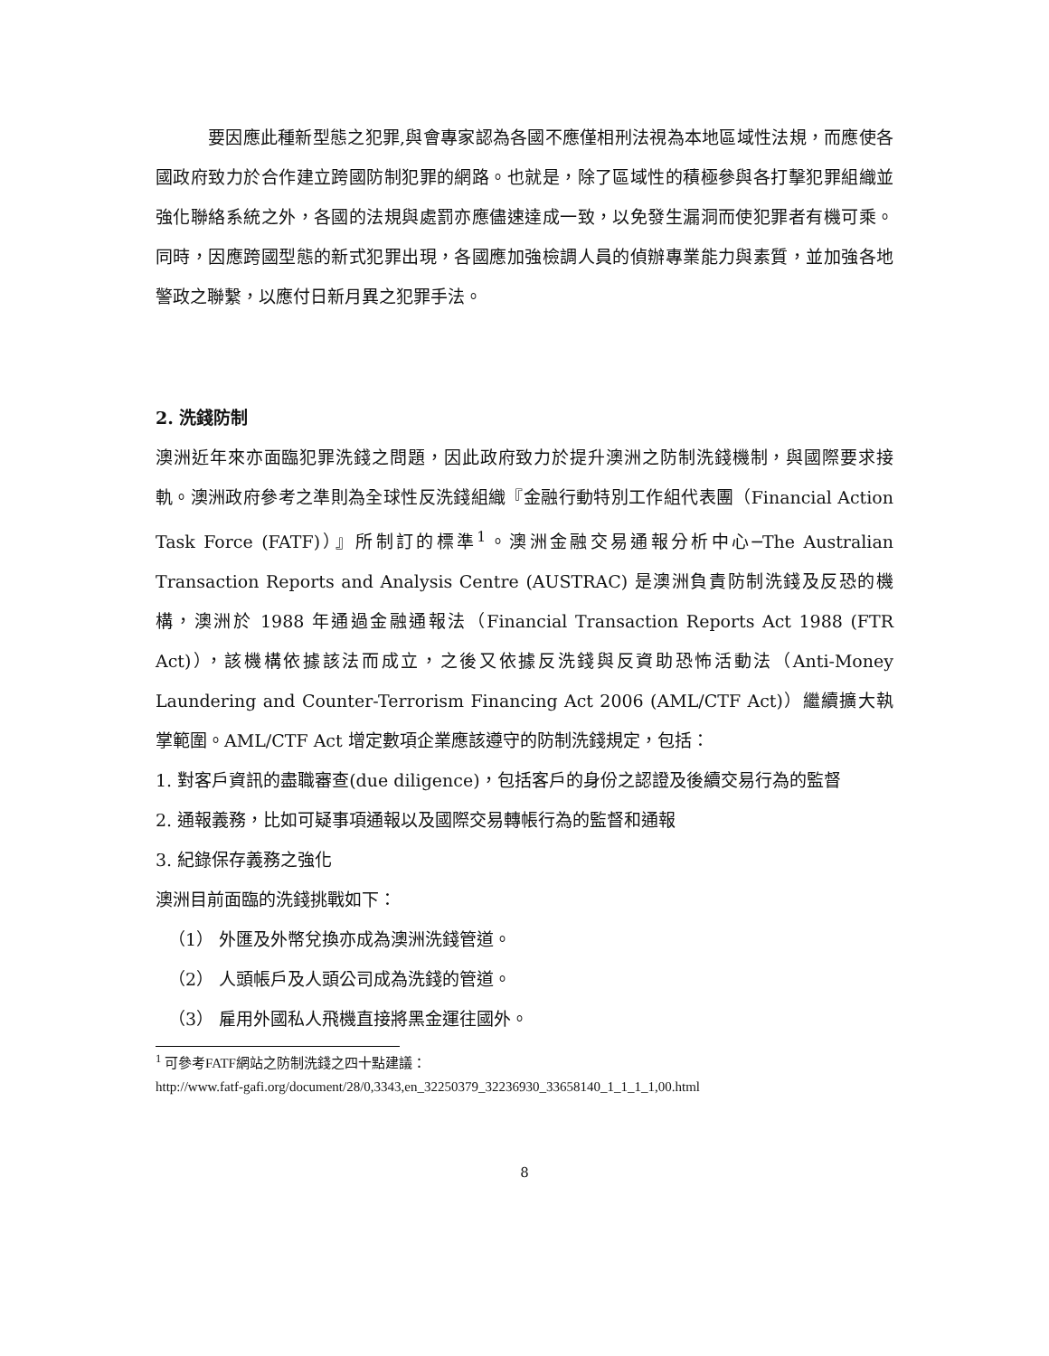要因應此種新型態之犯罪,與會專家認為各國不應僅相刑法視為本地區域性法規，而應使各國政府致力於合作建立跨國防制犯罪的網路。也就是，除了區域性的積極參與各打擊犯罪組織並強化聯絡系統之外，各國的法規與處罰亦應儘速達成一致，以免發生漏洞而使犯罪者有機可乘。同時，因應跨國型態的新式犯罪出現，各國應加強檢調人員的偵辦專業能力與素質，並加強各地警政之聯繫，以應付日新月異之犯罪手法。
2. 洗錢防制
澳洲近年來亦面臨犯罪洗錢之問題，因此政府致力於提升澳洲之防制洗錢機制，與國際要求接軌。澳洲政府參考之準則為全球性反洗錢組織『金融行動特別工作組代表團（Financial Action Task Force (FATF)）』所制訂的標準<sup>1</sup>。澳洲金融交易通報分析中心─The Australian Transaction Reports and Analysis Centre (AUSTRAC) 是澳洲負責防制洗錢及反恐的機構，澳洲於 1988 年通過金融通報法（Financial Transaction Reports Act 1988 (FTR Act)），該機構依據該法而成立，之後又依據反洗錢與反資助恐怖活動法（Anti-Money Laundering and Counter-Terrorism Financing Act 2006 (AML/CTF Act)）繼續擴大執掌範圍。AML/CTF Act 增定數項企業應該遵守的防制洗錢規定，包括：
1. 對客戶資訊的盡職審查(due diligence)，包括客戶的身份之認證及後續交易行為的監督
2. 通報義務，比如可疑事項通報以及國際交易轉帳行為的監督和通報
3. 紀錄保存義務之強化
澳洲目前面臨的洗錢挑戰如下：
（1） 外匯及外幣兌換亦成為澳洲洗錢管道。
（2） 人頭帳戶及人頭公司成為洗錢的管道。
（3） 雇用外國私人飛機直接將黑金運往國外。
<sup>1</sup> 可參考FATF網站之防制洗錢之四十點建議：
http://www.fatf-gafi.org/document/28/0,3343,en_32250379_32236930_33658140_1_1_1_1,00.html
8